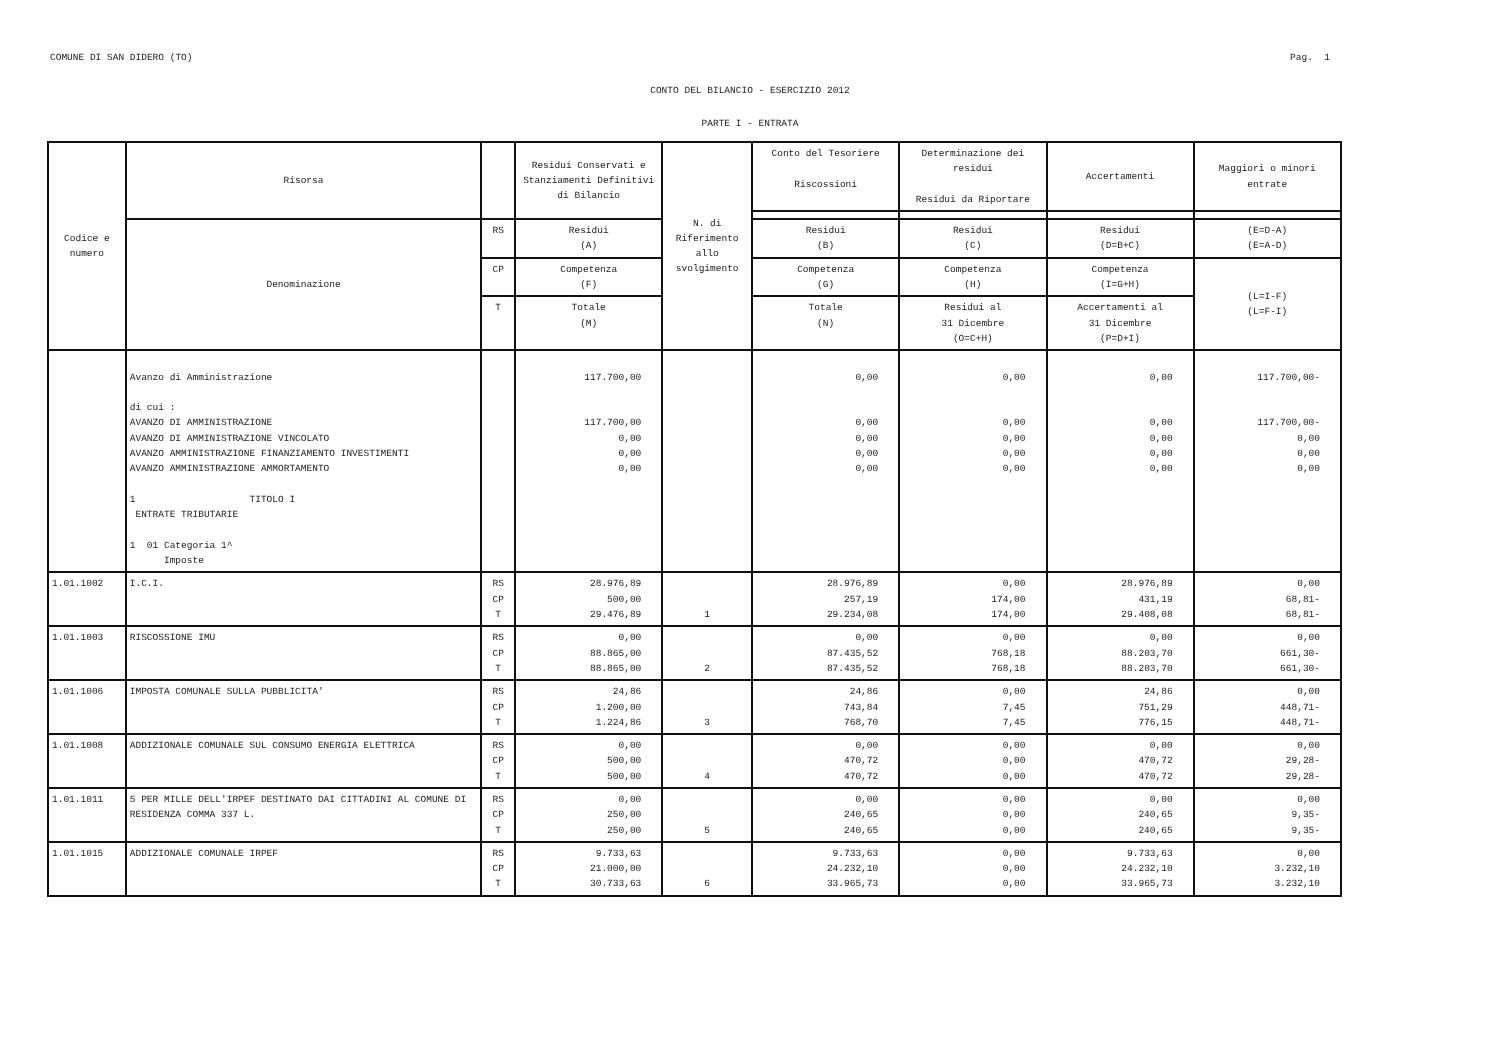COMUNE DI SAN DIDERO (TO) Pag. 1
CONTO DEL BILANCIO - ESERCIZIO 2012
PARTE I - ENTRATA
| Codice e numero | Risorsa | | Residui Conservati e Stanziamenti Definitivi di Bilancio | N. di Riferimento allo svolgimento | Conto del Tesoriere Riscossioni | Determinazione dei residui Residui da Riportare | Accertamenti | Maggiori o minori entrate |
| --- | --- | --- | --- | --- | --- | --- | --- | --- |
| | Denominazione | RS | Residui (A) | | Residui (B) | Residui (C) | Residui (D=B+C) | (E=D-A) (E=A-D) |
| | | CP | Competenza (F) | | Competenza (G) | Competenza (H) | Competenza (I=G+H) | (L=I-F) (L=F-I) |
| | | T | Totale (M) | | Totale (N) | Residui al 31 Dicembre (O=C+H) | Accertamenti al 31 Dicembre (P=D+I) | |
| | Avanzo di Amministrazione di cui : AVANZO DI AMMINISTRAZIONE AVANZO DI AMMINISTRAZIONE VINCOLATO AVANZO AMMINISTRAZIONE FINANZIAMENTO INVESTIMENTI AVANZO AMMINISTRAZIONE AMMORTAMENTO 1 TITOLO I ENTRATE TRIBUTARIE 1 01 Categoria 1^ Imposte | | 117.700,00 117.700,00 0,00 0,00 0,00 | | 0,00 0,00 0,00 0,00 0,00 | 0,00 0,00 0,00 0,00 0,00 | 0,00 0,00 0,00 0,00 0,00 | 117.700,00- 117.700,00- 0,00 0,00 0,00 |
| 1.01.1002 | I.C.I. | RS CP T | 28.976,89 500,00 29.476,89 | 1 | 28.976,89 257,19 29.234,08 | 0,00 174,00 174,00 | 28.976,89 431,19 29.408,08 | 0,00 68,81- 68,81- |
| 1.01.1003 | RISCOSSIONE IMU | RS CP T | 0,00 88.865,00 88.865,00 | 2 | 0,00 87.435,52 87.435,52 | 0,00 768,18 768,18 | 0,00 88.203,70 88.203,70 | 0,00 661,30- 661,30- |
| 1.01.1006 | IMPOSTA COMUNALE SULLA PUBBLICITA' | RS CP T | 24,86 1.200,00 1.224,86 | 3 | 24,86 743,84 768,70 | 0,00 7,45 7,45 | 24,86 751,29 776,15 | 0,00 448,71- 448,71- |
| 1.01.1008 | ADDIZIONALE COMUNALE SUL CONSUMO ENERGIA ELETTRICA | RS CP T | 0,00 500,00 500,00 | 4 | 0,00 470,72 470,72 | 0,00 0,00 0,00 | 0,00 470,72 470,72 | 0,00 29,28- 29,28- |
| 1.01.1011 | 5 PER MILLE DELL'IRPEF DESTINATO DAI CITTADINI AL COMUNE DI RESIDENZA COMMA 337 L. | RS CP T | 0,00 250,00 250,00 | 5 | 0,00 240,65 240,65 | 0,00 0,00 0,00 | 0,00 240,65 240,65 | 0,00 9,35- 9,35- |
| 1.01.1015 | ADDIZIONALE COMUNALE IRPEF | RS CP T | 9.733,63 21.000,00 30.733,63 | 6 | 9.733,63 24.232,10 33.965,73 | 0,00 0,00 0,00 | 9.733,63 24.232,10 33.965,73 | 0,00 3.232,10 3.232,10 |